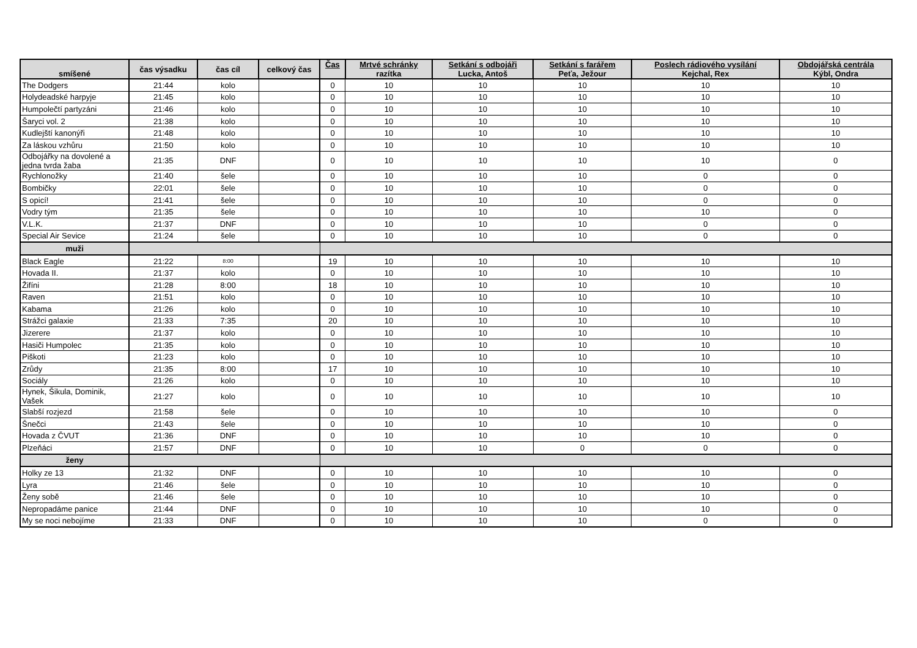| smíšené | čas výsadku | čas cíl | celkový čas | Čas | Mrtvé schránky razítka | Setkání s odbojáři Lucka, Antoš | Setkání s farářem Peťa, Ježour | Poslech rádiového vysílání Kejchal, Rex | Obdojářská centrála Kýbl, Ondra |
| --- | --- | --- | --- | --- | --- | --- | --- | --- | --- |
| The Dodgers | 21:44 | kolo | | 0 | 10 | 10 | 10 | 10 | 10 |
| Holydeadské harpyje | 21:45 | kolo | | 0 | 10 | 10 | 10 | 10 | 10 |
| Humpolečtí partyzáni | 21:46 | kolo | | 0 | 10 | 10 | 10 | 10 | 10 |
| Šaryci vol. 2 | 21:38 | kolo | | 0 | 10 | 10 | 10 | 10 | 10 |
| Kudlejští kanonýři | 21:48 | kolo | | 0 | 10 | 10 | 10 | 10 | 10 |
| Za láskou vzhůru | 21:50 | kolo | | 0 | 10 | 10 | 10 | 10 | 10 |
| Odbojářky na dovolené a jedna tvrda žaba | 21:35 | DNF | | 0 | 10 | 10 | 10 | 10 | 0 |
| Rychlonožky | 21:40 | šele | | 0 | 10 | 10 | 10 | 0 | 0 |
| Bombičky | 22:01 | šele | | 0 | 10 | 10 | 10 | 0 | 0 |
| S opicí! | 21:41 | šele | | 0 | 10 | 10 | 10 | 0 | 0 |
| Vodry tým | 21:35 | šele | | 0 | 10 | 10 | 10 | 10 | 0 |
| V.L.K. | 21:37 | DNF | | 0 | 10 | 10 | 10 | 0 | 0 |
| Special Air Sevice | 21:24 | šele | | 0 | 10 | 10 | 10 | 0 | 0 |
| muži | | | | | | | | | |
| Black Eagle | 21:22 | 8:00 | | 19 | 10 | 10 | 10 | 10 | 10 |
| Hovada II. | 21:37 | kolo | | 0 | 10 | 10 | 10 | 10 | 10 |
| Žifíni | 21:28 | 8:00 | | 18 | 10 | 10 | 10 | 10 | 10 |
| Raven | 21:51 | kolo | | 0 | 10 | 10 | 10 | 10 | 10 |
| Kabama | 21:26 | kolo | | 0 | 10 | 10 | 10 | 10 | 10 |
| Strážci galaxie | 21:33 | 7:35 | | 20 | 10 | 10 | 10 | 10 | 10 |
| Jizerere | 21:37 | kolo | | 0 | 10 | 10 | 10 | 10 | 10 |
| Hasiči Humpolec | 21:35 | kolo | | 0 | 10 | 10 | 10 | 10 | 10 |
| Piškoti | 21:23 | kolo | | 0 | 10 | 10 | 10 | 10 | 10 |
| Zrůdy | 21:35 | 8:00 | | 17 | 10 | 10 | 10 | 10 | 10 |
| Sociály | 21:26 | kolo | | 0 | 10 | 10 | 10 | 10 | 10 |
| Hynek, Šikula, Dominik, Vašek | 21:27 | kolo | | 0 | 10 | 10 | 10 | 10 | 10 |
| Slabší rozjezd | 21:58 | šele | | 0 | 10 | 10 | 10 | 10 | 0 |
| Šnečci | 21:43 | šele | | 0 | 10 | 10 | 10 | 10 | 0 |
| Hovada z ČVUT | 21:36 | DNF | | 0 | 10 | 10 | 10 | 10 | 0 |
| Plzeňáci | 21:57 | DNF | | 0 | 10 | 10 | 0 | 0 | 0 |
| ženy | | | | | | | | | |
| Holky ze 13 | 21:32 | DNF | | 0 | 10 | 10 | 10 | 10 | 0 |
| Lyra | 21:46 | šele | | 0 | 10 | 10 | 10 | 10 | 0 |
| Ženy sobě | 21:46 | šele | | 0 | 10 | 10 | 10 | 10 | 0 |
| Nepropadáme panice | 21:44 | DNF | | 0 | 10 | 10 | 10 | 10 | 0 |
| My se noci nebojíme | 21:33 | DNF | | 0 | 10 | 10 | 10 | 0 | 0 |